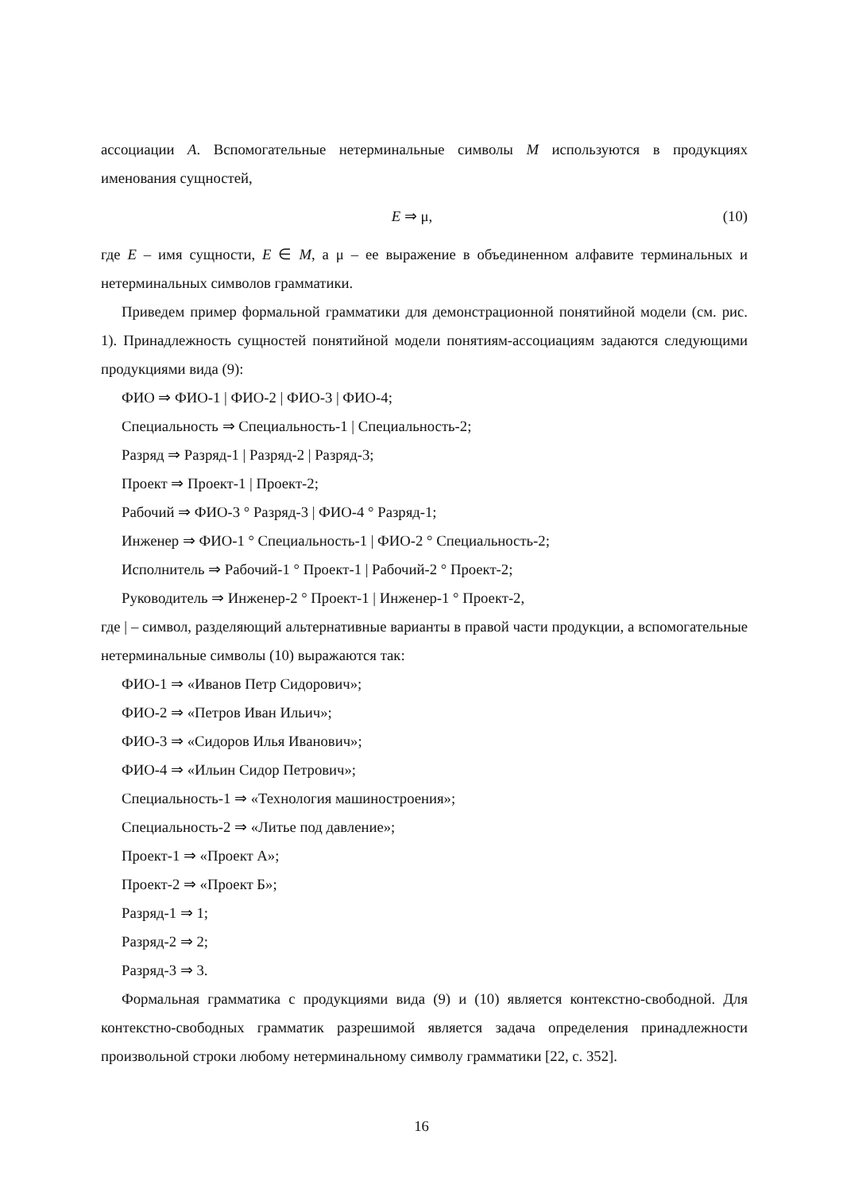ассоциации A. Вспомогательные нетерминальные символы M используются в продукциях именования сущностей,
E ⇒ μ, (10)
где E – имя сущности, E ∈ M, а μ – ее выражение в объединенном алфавите терминальных и нетерминальных символов грамматики.
Приведем пример формальной грамматики для демонстрационной понятийной модели (см. рис. 1). Принадлежность сущностей понятийной модели понятиям-ассоциациям задаются следующими продукциями вида (9):
ФИО ⇒ ФИО-1 | ФИО-2 | ФИО-3 | ФИО-4;
Специальность ⇒ Специальность-1 | Специальность-2;
Разряд ⇒ Разряд-1 | Разряд-2 | Разряд-3;
Проект ⇒ Проект-1 | Проект-2;
Рабочий ⇒ ФИО-3 ° Разряд-3 | ФИО-4 ° Разряд-1;
Инженер ⇒ ФИО-1 ° Специальность-1 | ФИО-2 ° Специальность-2;
Исполнитель ⇒ Рабочий-1 ° Проект-1 | Рабочий-2 ° Проект-2;
Руководитель ⇒ Инженер-2 ° Проект-1 | Инженер-1 ° Проект-2,
где | – символ, разделяющий альтернативные варианты в правой части продукции, а вспомогательные нетерминальные символы (10) выражаются так:
ФИО-1 ⇒ «Иванов Петр Сидорович»;
ФИО-2 ⇒ «Петров Иван Ильич»;
ФИО-3 ⇒ «Сидоров Илья Иванович»;
ФИО-4 ⇒ «Ильин Сидор Петрович»;
Специальность-1 ⇒ «Технология машиностроения»;
Специальность-2 ⇒ «Литье под давление»;
Проект-1 ⇒ «Проект А»;
Проект-2 ⇒ «Проект Б»;
Разряд-1 ⇒ 1;
Разряд-2 ⇒ 2;
Разряд-3 ⇒ 3.
Формальная грамматика с продукциями вида (9) и (10) является контекстно-свободной. Для контекстно-свободных грамматик разрешимой является задача определения принадлежности произвольной строки любому нетерминальному символу грамматики [22, с. 352].
16